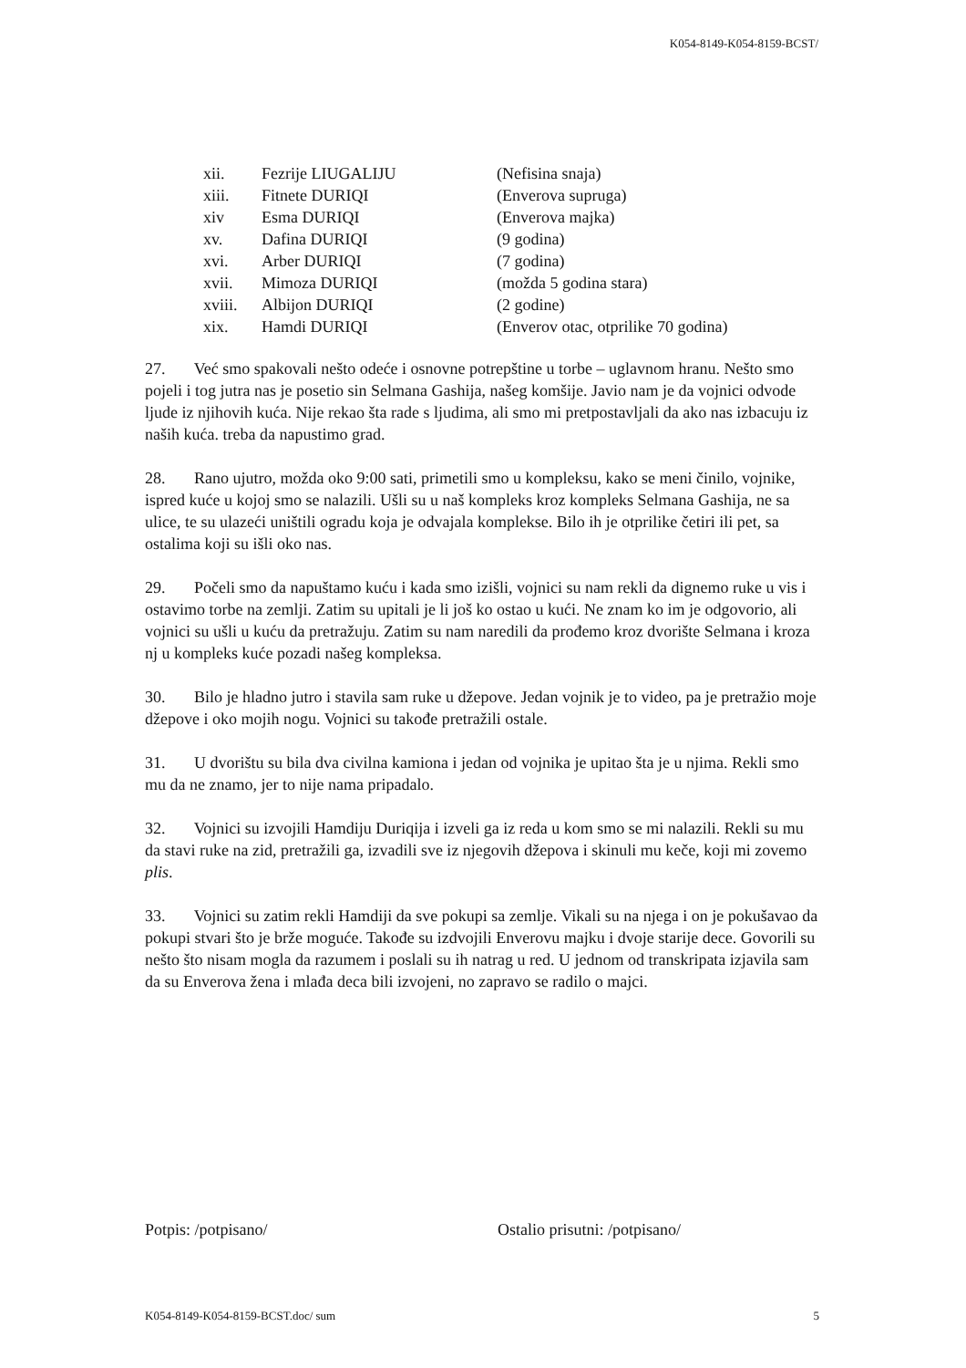K054-8149-K054-8159-BCST/
| xii. | Fezrije LIUGALIJU | (Nefisina snaja) |
| xiii. | Fitnete DURIQI | (Enverova supruga) |
| xiv | Esma DURIQI | (Enverova majka) |
| xv. | Dafina DURIQI | (9 godina) |
| xvi. | Arber DURIQI | (7 godina) |
| xvii. | Mimoza DURIQI | (možda 5 godina stara) |
| xviii. | Albijon DURIQI | (2 godine) |
| xix. | Hamdi DURIQI | (Enverov otac, otprilike 70 godina) |
27. Već smo spakovali nešto odeće i osnovne potrepštine u torbe – uglavnom hranu. Nešto smo pojeli i tog jutra nas je posetio sin Selmana Gashija, našeg komšije. Javio nam je da vojnici odvode ljude iz njihovih kuća. Nije rekao šta rade s ljudima, ali smo mi pretpostavljali da ako nas izbacuju iz naših kuća. treba da napustimo grad.
28. Rano ujutro, možda oko 9:00 sati, primetili smo u kompleksu, kako se meni činilo, vojnike, ispred kuće u kojoj smo se nalazili. Ušli su u naš kompleks kroz kompleks Selmana Gashija, ne sa ulice, te su ulazeći uništili ogradu koja je odvajala komplekse. Bilo ih je otprilike četiri ili pet, sa ostalima koji su išli oko nas.
29. Počeli smo da napuštamo kuću i kada smo izišli, vojnici su nam rekli da dignemo ruke u vis i ostavimo torbe na zemlji. Zatim su upitali je li još ko ostao u kući. Ne znam ko im je odgovorio, ali vojnici su ušli u kuću da pretražuju. Zatim su nam naredili da prođemo kroz dvorište Selmana i kroza nj u kompleks kuće pozadi našeg kompleksa.
30. Bilo je hladno jutro i stavila sam ruke u džepove. Jedan vojnik je to video, pa je pretražio moje džepove i oko mojih nogu. Vojnici su takođe pretražili ostale.
31. U dvorištu su bila dva civilna kamiona i jedan od vojnika je upitao šta je u njima. Rekli smo mu da ne znamo, jer to nije nama pripadalo.
32. Vojnici su izvojili Hamdiju Duriqija i izveli ga iz reda u kom smo se mi nalazili. Rekli su mu da stavi ruke na zid, pretražili ga, izvadili sve iz njegovih džepova i skinuli mu keče, koji mi zovemo plis.
33. Vojnici su zatim rekli Hamdiji da sve pokupi sa zemlje. Vikali su na njega i on je pokušavao da pokupi stvari što je brže moguće. Takođe su izdvojili Enverovu majku i dvoje starije dece. Govorili su nešto što nisam mogla da razumem i poslali su ih natrag u red. U jednom od transkripata izjavila sam da su Enverova žena i mlađa deca bili izvojeni, no zapravo se radilo o majci.
Potpis: /potpisano/ Ostalio prisutni: /potpisano/
K054-8149-K054-8159-BCST.doc/ sum 5